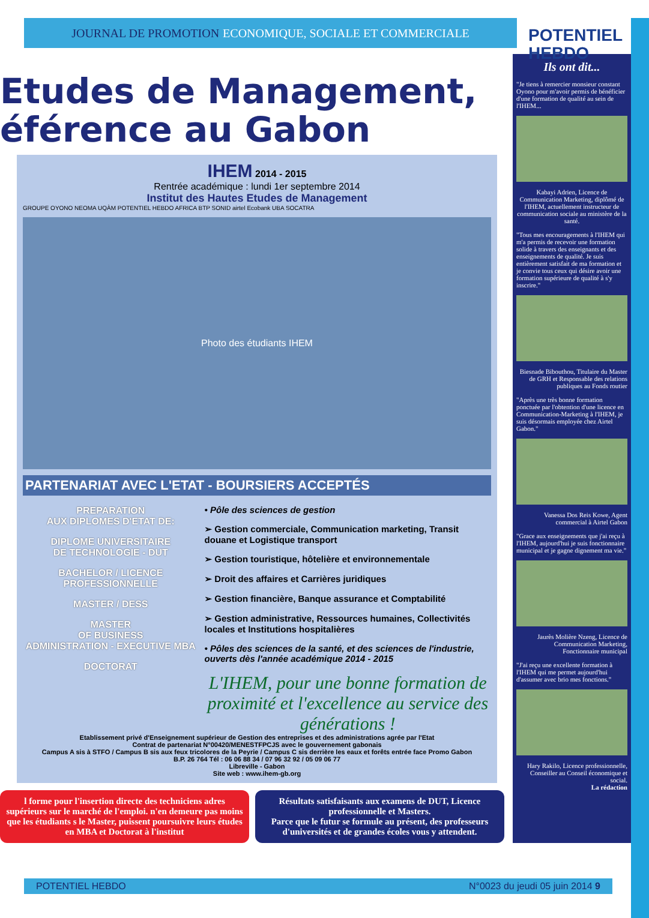POTENTIEL HEBDO
JOURNAL DE PROMOTION ECONOMIQUE, SOCIALE ET COMMERCIALE
Etudes de Management,
éférence au Gabon
IHEM 2014 - 2015
Rentrée académique : lundi 1er septembre 2014
Institut des Hautes Etudes de Management
GROUPE OYONO NEOMA UQÀM POTENTIEL HEBDO AFRICA BTP SONID airtel Ecobank UBA SOCATRA
Photo des étudiants IHEM
PARTENARIAT AVEC L'ETAT - BOURSIERS ACCEPTÉS
PREPARATION
AUX DIPLOMES D'ETAT DE:
DIPLOME UNIVERSITAIRE
DE TECHNOLOGIE - DUT
BACHELOR / LICENCE
PROFESSIONNELLE
MASTER / DESS
MASTER
OF BUSINESS
ADMINISTRATION - EXECUTIVE MBA
DOCTORAT
• Pôle des sciences de gestion
➢ Gestion commerciale, Communication marketing, Transit douane et Logistique transport
➢ Gestion touristique, hôtelière et environnementale
➢ Droit des affaires et Carrières juridiques
➢ Gestion financière, Banque assurance et Comptabilité
➢ Gestion administrative, Ressources humaines, Collectivités locales et Institutions hospitalières
• Pôles des sciences de la santé, et des sciences de l'industrie, ouverts dès l'année académique 2014 - 2015
L'IHEM, pour une bonne formation de proximité et l'excellence au service des générations !
Etablissement privé d'Enseignement supérieur de Gestion des entreprises et des administrations agrée par l'Etat
Contrat de partenariat N°00420/MENESTFPCJS avec le gouvernement gabonais
Campus A sis à STFO / Campus B sis aux feux tricolores de la Peyrie / Campus C sis derrière les eaux et forêts entrée face Promo Gabon
B.P. 26 764 Tél : 06 06 88 34 / 07 96 32 92 / 05 09 06 77
Libreville - Gabon
Site web : www.ihem-gb.org
l forme pour l'insertion directe des techniciens adres supérieurs sur le marché de l'emploi. n'en demeure pas moins que les étudiants s le Master, puissent poursuivre leurs études en MBA et Doctorat à l'institut
Résultats satisfaisants aux examens de DUT, Licence professionnelle et Masters.
Parce que le futur se formule au présent, des professeurs d'universités et de grandes écoles vous y attendent.
Ils ont dit...
"Je tiens à remercier monsieur constant Oyono pour m'avoir permis de bénéficier d'une formation de qualité au sein de l'IHEM...
Kabayi Adrien, Licence de Communication Marketing, diplômé de l'IHEM, actuellement instructeur de communication sociale au ministère de la santé.
"Tous mes encouragements à l'IHEM qui m'a permis de recevoir une formation solide à travers des enseignants et des enseignements de qualité. Je suis entièrement satisfait de ma formation et je convie tous ceux qui désire avoir une formation supérieure de qualité à s'y inscrire."
Biesnade Bibouthou, Titulaire du Master de GRH et Responsable des relations publiques au Fonds routier
"Après une très bonne formation ponctuée par l'obtention d'une licence en Communication-Marketing à l'IHEM, je suis désormais employée chez Airtel Gabon."
Vanessa Dos Reis Kowe, Agent commercial à Airtel Gabon
"Grace aux enseignements que j'ai reçu à l'IHEM, aujourd'hui je suis fonctionnaire municipal et je gagne dignement ma vie."
Jaurès Molière Nzeng, Licence de Communication Marketing, Fonctionnaire municipal
"J'ai reçu une excellente formation à l'IHEM qui me permet aujourd'hui d'assumer avec brio mes fonctions."
Hary Rakilo, Licence professionnelle, Conseiller au Conseil économique et social.
La rédaction
POTENTIEL HEBDO N°0023 du jeudi 05 juin 2014 9